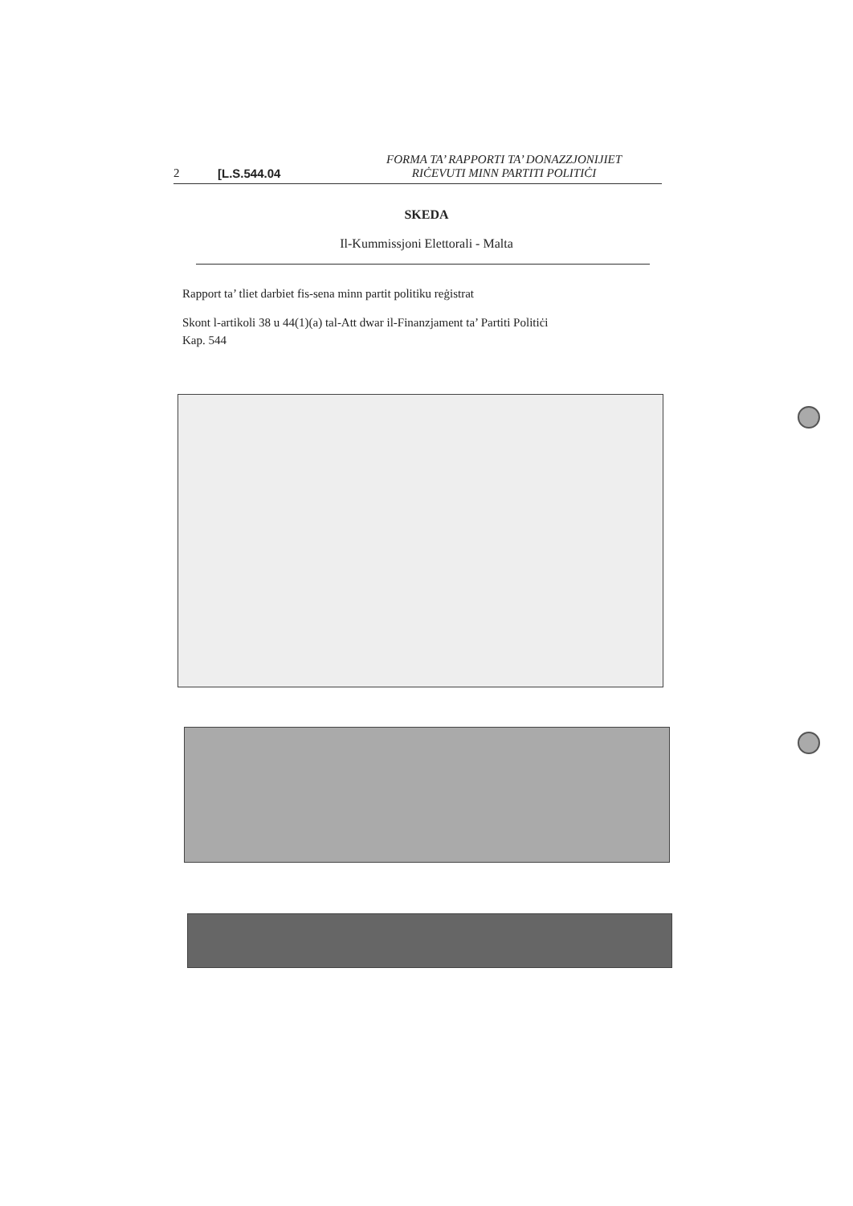2 [L.S.544.04 FORMA TA’ RAPPORTI TA’ DONAZZJONIJIET
RIĊEVUTI MINN PARTITI POLITIĊI
SKEDA
Il-Kummissjoni Elettorali - Malta
Rapport ta’ tliet darbiet fis-sena minn partit politiku reġistrat
Skont l-artikoli 38 u 44(1)(a) tal-Att dwar il-Finanzjament ta’ Partiti Politiċi
Kap. 544